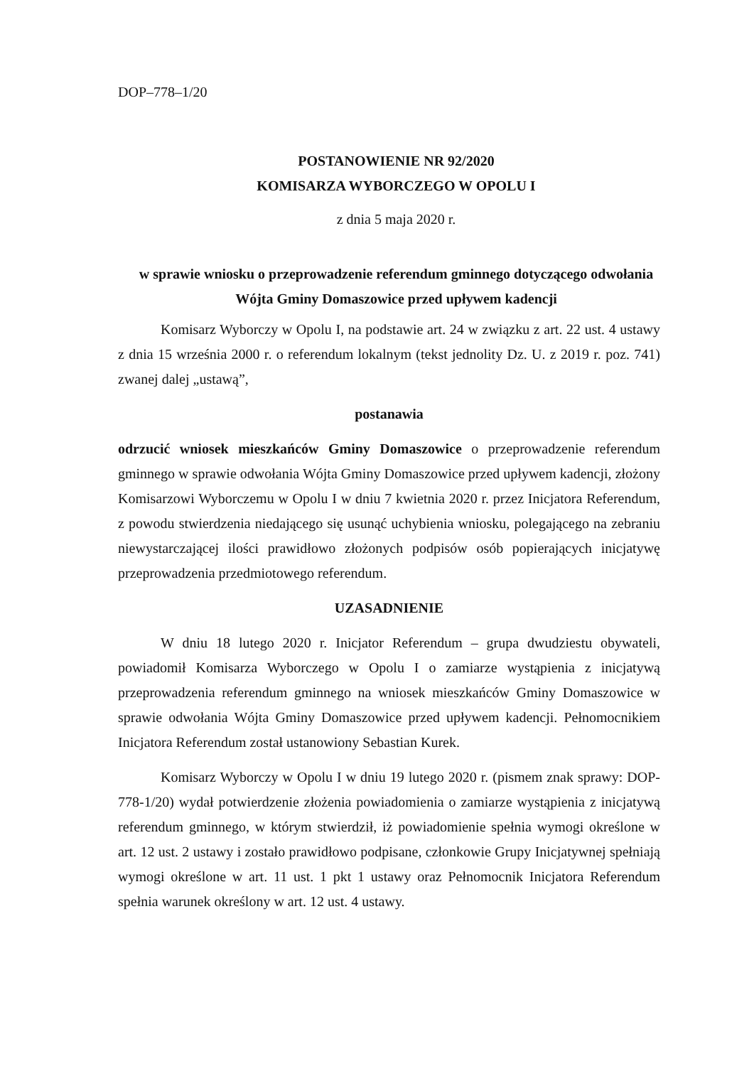DOP–778–1/20
POSTANOWIENIE NR 92/2020
KOMISARZA WYBORCZEGO W OPOLU I
z dnia 5 maja 2020 r.
w sprawie wniosku o przeprowadzenie referendum gminnego dotyczącego odwołania Wójta Gminy Domaszowice przed upływem kadencji
Komisarz Wyborczy w Opolu I, na podstawie art. 24 w związku z art. 22 ust. 4 ustawy z dnia 15 września 2000 r. o referendum lokalnym (tekst jednolity Dz. U. z 2019 r. poz. 741) zwanej dalej „ustawą”,
postanawia
odrzucić wniosek mieszkańców Gminy Domaszowice o przeprowadzenie referendum gminnego w sprawie odwołania Wójta Gminy Domaszowice przed upływem kadencji, złożony Komisarzowi Wyborczemu w Opolu I w dniu 7 kwietnia 2020 r. przez Inicjatora Referendum, z powodu stwierdzenia niedającego się usunąć uchybienia wniosku, polegającego na zebraniu niewystarczającej ilości prawidłowo złożonych podpisów osób popierających inicjatywę przeprowadzenia przedmiotowego referendum.
UZASADNIENIE
W dniu 18 lutego 2020 r. Inicjator Referendum – grupa dwudziestu obywateli, powiadomił Komisarza Wyborczego w Opolu I o zamiarze wystąpienia z inicjatywą przeprowadzenia referendum gminnego na wniosek mieszkańców Gminy Domaszowice w sprawie odwołania Wójta Gminy Domaszowice przed upływem kadencji. Pełnomocnikiem Inicjatora Referendum został ustanowiony Sebastian Kurek.
Komisarz Wyborczy w Opolu I w dniu 19 lutego 2020 r. (pismem znak sprawy: DOP-778-1/20) wydał potwierdzenie złożenia powiadomienia o zamiarze wystąpienia z inicjatywą referendum gminnego, w którym stwierdził, iż powiadomienie spełnia wymogi określone w art. 12 ust. 2 ustawy i zostało prawidłowo podpisane, członkowie Grupy Inicjatywnej spełniają wymogi określone w art. 11 ust. 1 pkt 1 ustawy oraz Pełnomocnik Inicjatora Referendum spełnia warunek określony w art. 12 ust. 4 ustawy.